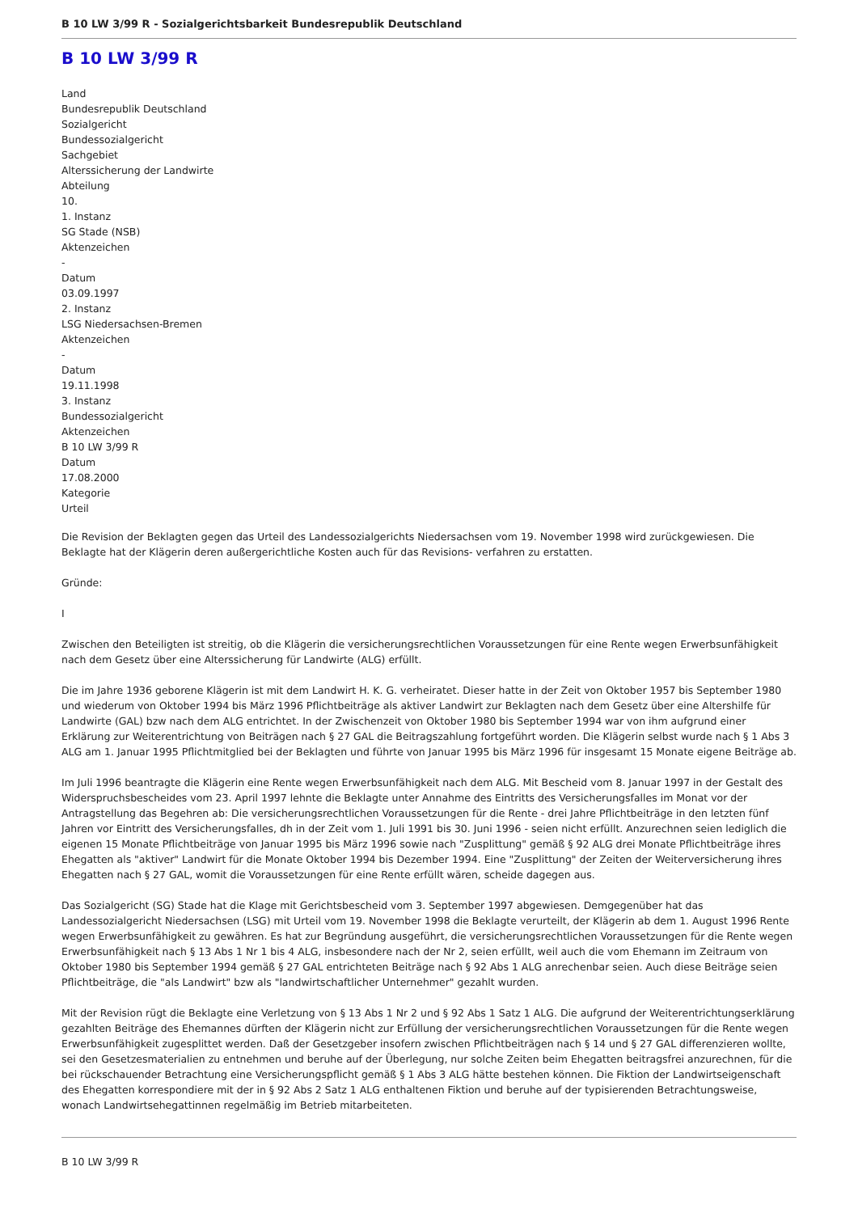B 10 LW 3/99 R - Sozialgerichtsbarkeit Bundesrepublik Deutschland
B 10 LW 3/99 R
Land
Bundesrepublik Deutschland
Sozialgericht
Bundessozialgericht
Sachgebiet
Alterssicherung der Landwirte
Abteilung
10.
1. Instanz
SG Stade (NSB)
Aktenzeichen
-
Datum
03.09.1997
2. Instanz
LSG Niedersachsen-Bremen
Aktenzeichen
-
Datum
19.11.1998
3. Instanz
Bundessozialgericht
Aktenzeichen
B 10 LW 3/99 R
Datum
17.08.2000
Kategorie
Urteil
Die Revision der Beklagten gegen das Urteil des Landessozialgerichts Niedersachsen vom 19. November 1998 wird zurückgewiesen. Die Beklagte hat der Klägerin deren außergerichtliche Kosten auch für das Revisions- verfahren zu erstatten.
Gründe:
I
Zwischen den Beteiligten ist streitig, ob die Klägerin die versicherungsrechtlichen Voraussetzungen für eine Rente wegen Erwerbsunfähigkeit nach dem Gesetz über eine Alterssicherung für Landwirte (ALG) erfüllt.
Die im Jahre 1936 geborene Klägerin ist mit dem Landwirt H. K. G. verheiratet. Dieser hatte in der Zeit von Oktober 1957 bis September 1980 und wiederum von Oktober 1994 bis März 1996 Pflichtbeiträge als aktiver Landwirt zur Beklagten nach dem Gesetz über eine Altershilfe für Landwirte (GAL) bzw nach dem ALG entrichtet. In der Zwischenzeit von Oktober 1980 bis September 1994 war von ihm aufgrund einer Erklärung zur Weiterentrichtung von Beiträgen nach § 27 GAL die Beitragszahlung fortgeführt worden. Die Klägerin selbst wurde nach § 1 Abs 3 ALG am 1. Januar 1995 Pflichtmitglied bei der Beklagten und führte von Januar 1995 bis März 1996 für insgesamt 15 Monate eigene Beiträge ab.
Im Juli 1996 beantragte die Klägerin eine Rente wegen Erwerbsunfähigkeit nach dem ALG. Mit Bescheid vom 8. Januar 1997 in der Gestalt des Widerspruchsbescheides vom 23. April 1997 lehnte die Beklagte unter Annahme des Eintritts des Versicherungsfalles im Monat vor der Antragstellung das Begehren ab: Die versicherungsrechtlichen Voraussetzungen für die Rente - drei Jahre Pflichtbeiträge in den letzten fünf Jahren vor Eintritt des Versicherungsfalles, dh in der Zeit vom 1. Juli 1991 bis 30. Juni 1996 - seien nicht erfüllt. Anzurechnen seien lediglich die eigenen 15 Monate Pflichtbeiträge von Januar 1995 bis März 1996 sowie nach "Zusplittung" gemäß § 92 ALG drei Monate Pflichtbeiträge ihres Ehegatten als "aktiver" Landwirt für die Monate Oktober 1994 bis Dezember 1994. Eine "Zusplittung" der Zeiten der Weiterversicherung ihres Ehegatten nach § 27 GAL, womit die Voraussetzungen für eine Rente erfüllt wären, scheide dagegen aus.
Das Sozialgericht (SG) Stade hat die Klage mit Gerichtsbescheid vom 3. September 1997 abgewiesen. Demgegenüber hat das Landessozialgericht Niedersachsen (LSG) mit Urteil vom 19. November 1998 die Beklagte verurteilt, der Klägerin ab dem 1. August 1996 Rente wegen Erwerbsunfähigkeit zu gewähren. Es hat zur Begründung ausgeführt, die versicherungsrechtlichen Voraussetzungen für die Rente wegen Erwerbsunfähigkeit nach § 13 Abs 1 Nr 1 bis 4 ALG, insbesondere nach der Nr 2, seien erfüllt, weil auch die vom Ehemann im Zeitraum von Oktober 1980 bis September 1994 gemäß § 27 GAL entrichteten Beiträge nach § 92 Abs 1 ALG anrechenbar seien. Auch diese Beiträge seien Pflichtbeiträge, die "als Landwirt" bzw als "landwirtschaftlicher Unternehmer" gezahlt wurden.
Mit der Revision rügt die Beklagte eine Verletzung von § 13 Abs 1 Nr 2 und § 92 Abs 1 Satz 1 ALG. Die aufgrund der Weiterentrichtungserklärung gezahlten Beiträge des Ehemannes dürften der Klägerin nicht zur Erfüllung der versicherungsrechtlichen Voraussetzungen für die Rente wegen Erwerbsunfähigkeit zugesplittet werden. Daß der Gesetzgeber insofern zwischen Pflichtbeiträgen nach § 14 und § 27 GAL differenzieren wollte, sei den Gesetzesmaterialien zu entnehmen und beruhe auf der Überlegung, nur solche Zeiten beim Ehegatten beitragsfrei anzurechnen, für die bei rückschauender Betrachtung eine Versicherungspflicht gemäß § 1 Abs 3 ALG hätte bestehen können. Die Fiktion der Landwirtseigenschaft des Ehegatten korrespondiere mit der in § 92 Abs 2 Satz 1 ALG enthaltenen Fiktion und beruhe auf der typisierenden Betrachtungsweise, wonach Landwirtsehegattinnen regelmäßig im Betrieb mitarbeiteten.
B 10 LW 3/99 R